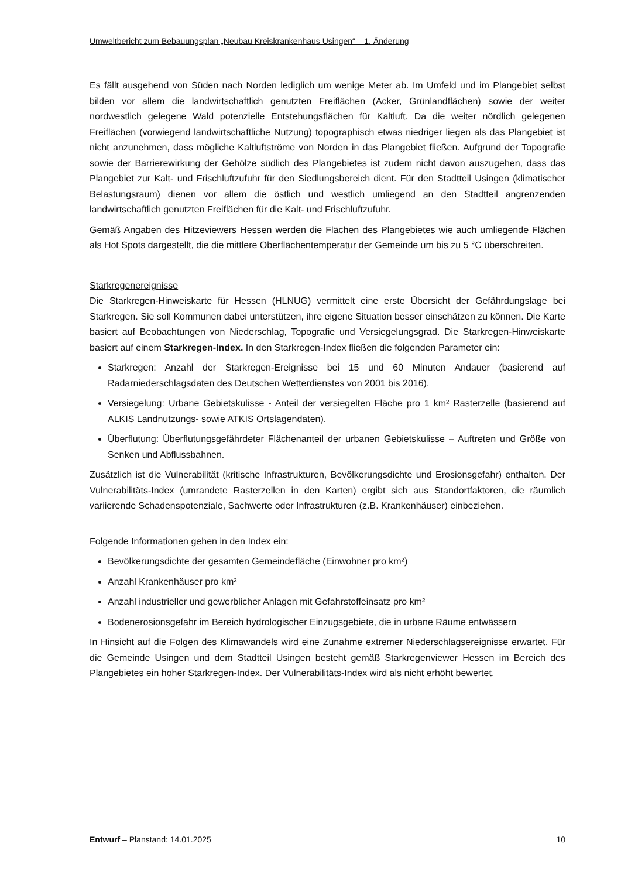Umweltbericht zum Bebauungsplan „Neubau Kreiskrankenhaus Usingen“ – 1. Änderung
Es fällt ausgehend von Süden nach Norden lediglich um wenige Meter ab. Im Umfeld und im Plangebiet selbst bilden vor allem die landwirtschaftlich genutzten Freiflächen (Acker, Grünlandflächen) sowie der weiter nordwestlich gelegene Wald potenzielle Entstehungsflächen für Kaltluft. Da die weiter nördlich gelegenen Freiflächen (vorwiegend landwirtschaftliche Nutzung) topographisch etwas niedriger liegen als das Plangebiet ist nicht anzunehmen, dass mögliche Kaltluftströme von Norden in das Plangebiet fließen. Aufgrund der Topografie sowie der Barrierewirkung der Gehölze südlich des Plangebietes ist zudem nicht davon auszugehen, dass das Plangebiet zur Kalt- und Frischluftzufuhr für den Siedlungsbereich dient. Für den Stadtteil Usingen (klimatischer Belastungsraum) dienen vor allem die östlich und westlich umliegend an den Stadtteil angrenzenden landwirtschaftlich genutzten Freiflächen für die Kalt- und Frischluftzufuhr.
Gemäß Angaben des Hitzeviewers Hessen werden die Flächen des Plangebietes wie auch umliegende Flächen als Hot Spots dargestellt, die die mittlere Oberflächentemperatur der Gemeinde um bis zu 5 °C überschreiten.
Starkregenereignisse
Die Starkregen-Hinweiskarte für Hessen (HLNUG) vermittelt eine erste Übersicht der Gefährdungslage bei Starkregen. Sie soll Kommunen dabei unterstützen, ihre eigene Situation besser einschätzen zu können. Die Karte basiert auf Beobachtungen von Niederschlag, Topografie und Versiegelungsgrad. Die Starkregen-Hinweiskarte basiert auf einem Starkregen-Index. In den Starkregen-Index fließen die folgenden Parameter ein:
Starkregen: Anzahl der Starkregen-Ereignisse bei 15 und 60 Minuten Andauer (basierend auf Radarniederschlagsdaten des Deutschen Wetterdienstes von 2001 bis 2016).
Versiegelung: Urbane Gebietskulisse - Anteil der versiegelten Fläche pro 1 km² Rasterzelle (basierend auf ALKIS Landnutzungs- sowie ATKIS Ortslagendaten).
Überflutung: Überflutungsgefährdeter Flächenanteil der urbanen Gebietskulisse – Auftreten und Größe von Senken und Abflussbahnen.
Zusätzlich ist die Vulnerabilität (kritische Infrastrukturen, Bevölkerungsdichte und Erosionsgefahr) enthalten. Der Vulnerabilitäts-Index (umrandete Rasterzellen in den Karten) ergibt sich aus Standortfaktoren, die räumlich variierende Schadenspotenziale, Sachwerte oder Infrastrukturen (z.B. Krankenhäuser) einbeziehen.
Folgende Informationen gehen in den Index ein:
Bevölkerungsdichte der gesamten Gemeindefläche (Einwohner pro km²)
Anzahl Krankenhäuser pro km²
Anzahl industrieller und gewerblicher Anlagen mit Gefahrstoffeinsatz pro km²
Bodenerosionsgefahr im Bereich hydrologischer Einzugsgebiete, die in urbane Räume entwässern
In Hinsicht auf die Folgen des Klimawandels wird eine Zunahme extremer Niederschlagsereignisse erwartet. Für die Gemeinde Usingen und dem Stadtteil Usingen besteht gemäß Starkregenviewer Hessen im Bereich des Plangebietes ein hoher Starkregen-Index. Der Vulnerabilitäts-Index wird als nicht erhöht bewertet.
Entwurf – Planstand: 14.01.2025 10